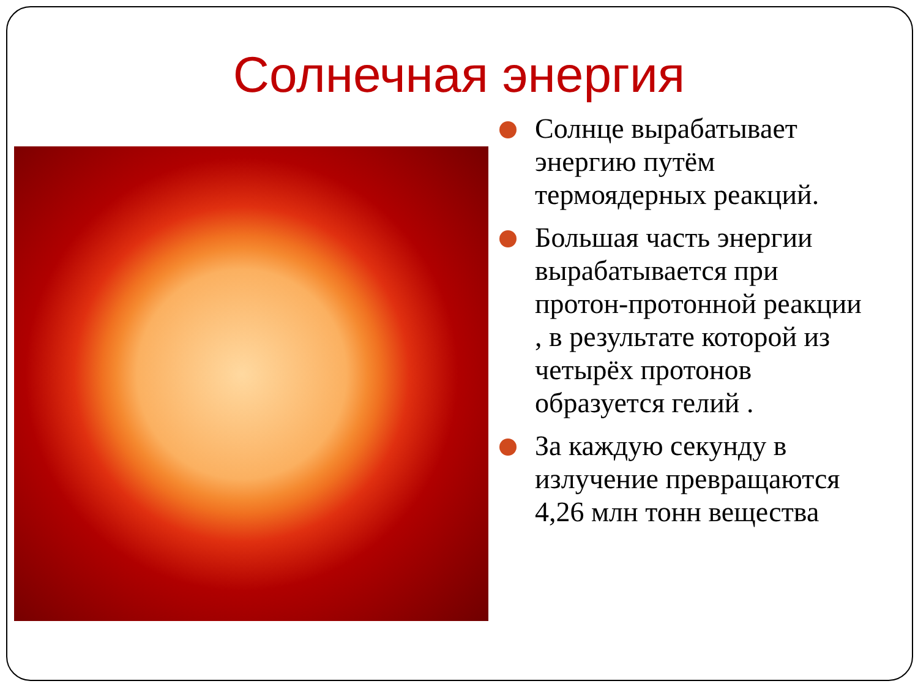Солнечная энергия
Солнце вырабатывает энергию путём термоядерных реакций.
Большая часть энергии вырабатывается при протон-протонной реакции , в результате которой из четырёх протонов образуется гелий .
За каждую секунду в излучение превращаются 4,26 млн тонн вещества